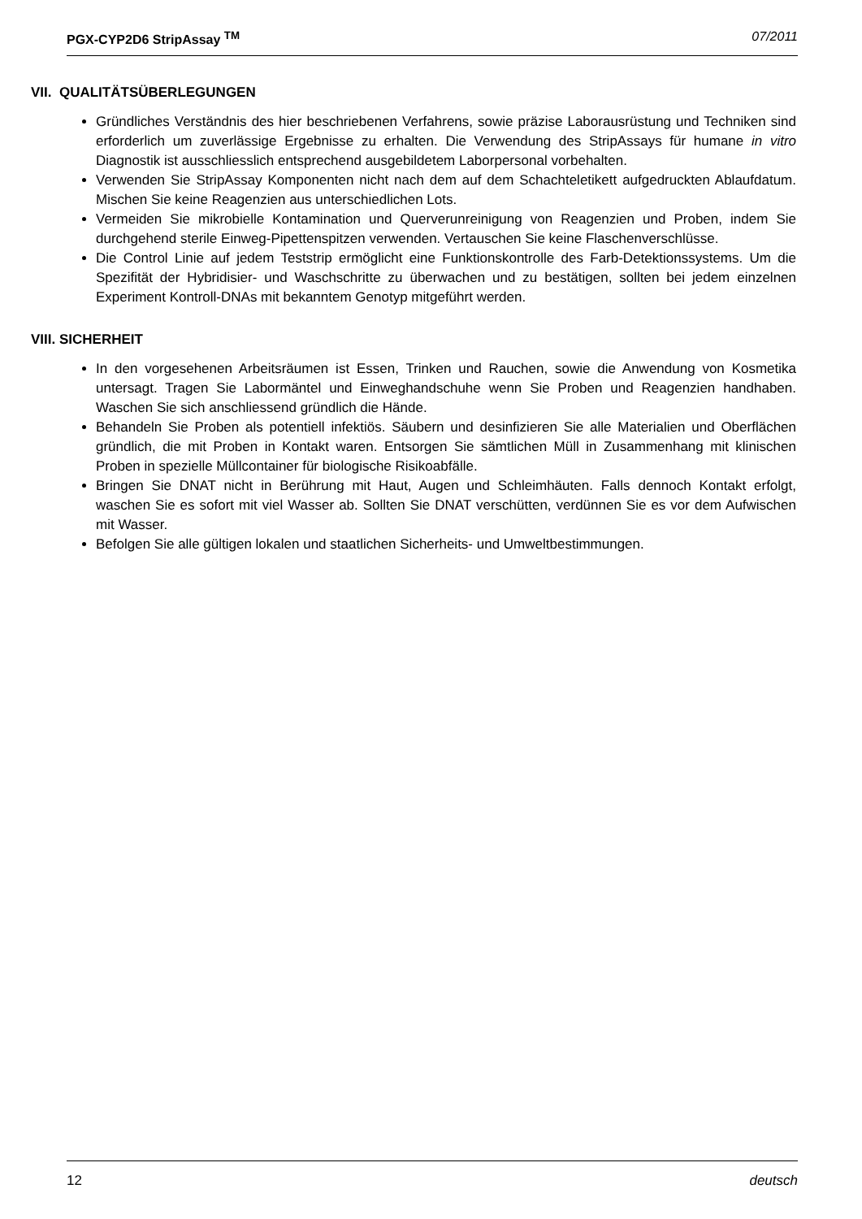PGX-CYP2D6 StripAssay <sup>TM</sup> 07/2011
VII. QUALITÄTSÜBERLEGUNGEN
Gründliches Verständnis des hier beschriebenen Verfahrens, sowie präzise Laborausrüstung und Techniken sind erforderlich um zuverlässige Ergebnisse zu erhalten. Die Verwendung des StripAssays für humane in vitro Diagnostik ist ausschliesslich entsprechend ausgebildetem Laborpersonal vorbehalten.
Verwenden Sie StripAssay Komponenten nicht nach dem auf dem Schachteletikett aufgedruckten Ablaufdatum. Mischen Sie keine Reagenzien aus unterschiedlichen Lots.
Vermeiden Sie mikrobielle Kontamination und Querverunreinigung von Reagenzien und Proben, indem Sie durchgehend sterile Einweg-Pipettenspitzen verwenden. Vertauschen Sie keine Flaschenverschlüsse.
Die Control Linie auf jedem Teststrip ermöglicht eine Funktionskontrolle des Farb-Detektionssystems. Um die Spezifität der Hybridisier- und Waschschritte zu überwachen und zu bestätigen, sollten bei jedem einzelnen Experiment Kontroll-DNAs mit bekanntem Genotyp mitgeführt werden.
VIII. SICHERHEIT
In den vorgesehenen Arbeitsräumen ist Essen, Trinken und Rauchen, sowie die Anwendung von Kosmetika untersagt. Tragen Sie Labormäntel und Einweghandschuhe wenn Sie Proben und Reagenzien handhaben. Waschen Sie sich anschliessend gründlich die Hände.
Behandeln Sie Proben als potentiell infektiös. Säubern und desinfizieren Sie alle Materialien und Oberflächen gründlich, die mit Proben in Kontakt waren. Entsorgen Sie sämtlichen Müll in Zusammenhang mit klinischen Proben in spezielle Müllcontainer für biologische Risikoabfälle.
Bringen Sie DNAT nicht in Berührung mit Haut, Augen und Schleimhäuten. Falls dennoch Kontakt erfolgt, waschen Sie es sofort mit viel Wasser ab. Sollten Sie DNAT verschütten, verdünnen Sie es vor dem Aufwischen mit Wasser.
Befolgen Sie alle gültigen lokalen und staatlichen Sicherheits- und Umweltbestimmungen.
12 deutsch